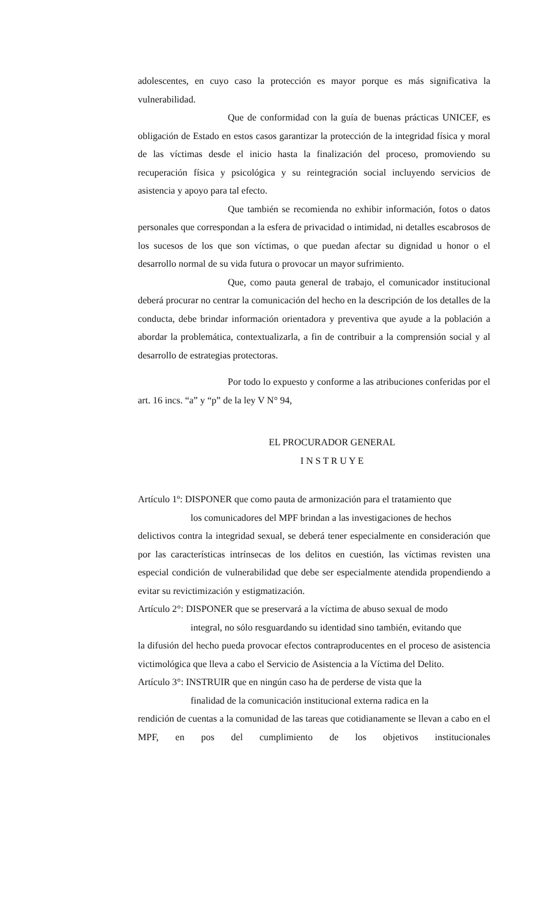adolescentes, en cuyo caso la protección es mayor porque es más significativa la vulnerabilidad.
Que de conformidad con la guía de buenas prácticas UNICEF, es obligación de Estado en estos casos garantizar la protección de la integridad física y moral de las víctimas desde el inicio hasta la finalización del proceso, promoviendo su recuperación física y psicológica y su reintegración social incluyendo servicios de asistencia y apoyo para tal efecto.
Que también se recomienda no exhibir información, fotos o datos personales que correspondan a la esfera de privacidad o intimidad, ni detalles escabrosos de los sucesos de los que son víctimas, o que puedan afectar su dignidad u honor o el desarrollo normal de su vida futura o provocar un mayor sufrimiento.
Que, como pauta general de trabajo, el comunicador institucional deberá procurar no centrar la comunicación del hecho en la descripción de los detalles de la conducta, debe brindar información orientadora y preventiva que ayude a la población a abordar la problemática, contextualizarla, a fin de contribuir a la comprensión social y al desarrollo de estrategias protectoras.
Por todo lo expuesto y conforme a las atribuciones conferidas por el art. 16 incs. “a” y “p” de la ley V N° 94,
EL PROCURADOR GENERAL
I N S T R U Y E
Artículo 1º: DISPONER que como pauta de armonización para el tratamiento que
los comunicadores del MPF brindan a las investigaciones de hechos
delictivos contra la integridad sexual, se deberá tener especialmente en consideración que por las características intrínsecas de los delitos en cuestión, las víctimas revisten una especial condición de vulnerabilidad que debe ser especialmente atendida propendiendo a evitar su revictimización y estigmatización.
Artículo 2°: DISPONER que se preservará a la víctima de abuso sexual de modo
integral, no sólo resguardando su identidad sino también, evitando que
la difusión del hecho pueda provocar efectos contraproducentes en el proceso de asistencia victimológica que lleva a cabo el Servicio de Asistencia a la Víctima del Delito.
Artículo 3°: INSTRUIR que en ningún caso ha de perderse de vista que la
finalidad de la comunicación institucional externa radica en la
rendición de cuentas a la comunidad de las tareas que cotidianamente se llevan a cabo en el MPF, en pos del cumplimiento de los objetivos institucionales